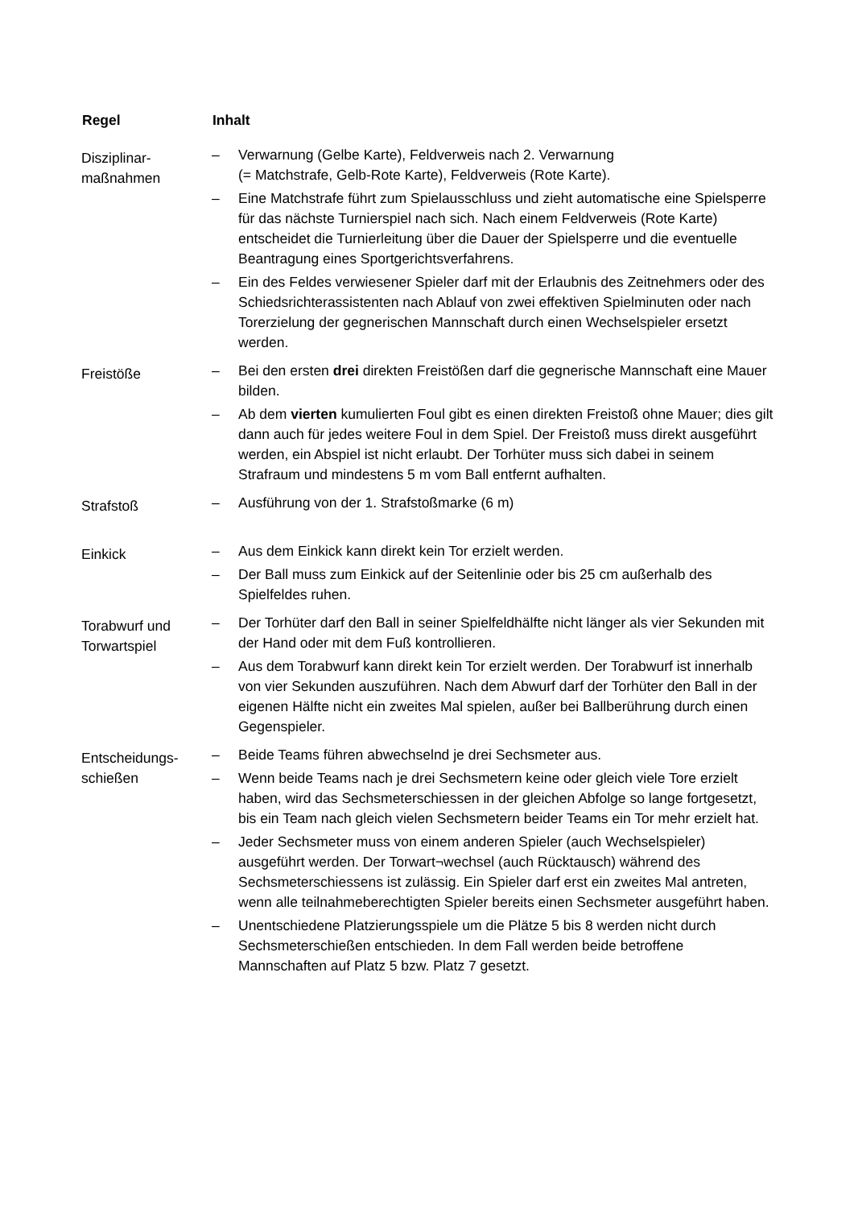| Regel | Inhalt |
| --- | --- |
| Disziplinar- maßnahmen | – Verwarnung (Gelbe Karte), Feldverweis nach 2. Verwarnung (= Matchstrafe, Gelb-Rote Karte), Feldverweis (Rote Karte). – Eine Matchstrafe führt zum Spielausschluss und zieht automatische eine Spielsperre für das nächste Turnierspiel nach sich. Nach einem Feldverweis (Rote Karte) entscheidet die Turnierleitung über die Dauer der Spielsperre und die eventuelle Beantragung eines Sportgerichtsverfahrens. – Ein des Feldes verwiesener Spieler darf mit der Erlaubnis des Zeitnehmers oder des Schiedsrichterassistenten nach Ablauf von zwei effektiven Spielminuten oder nach Torerzielung der gegnerischen Mannschaft durch einen Wechselspieler ersetzt werden. |
| Freistöße | – Bei den ersten drei direkten Freistößen darf die gegnerische Mannschaft eine Mauer bilden. – Ab dem vierten kumulierten Foul gibt es einen direkten Freistoß ohne Mauer; dies gilt dann auch für jedes weitere Foul in dem Spiel. Der Freistoß muss direkt ausgeführt werden, ein Abspiel ist nicht erlaubt. Der Torhüter muss sich dabei in seinem Strafraum und mindestens 5 m vom Ball entfernt aufhalten. |
| Strafstoß | – Ausführung von der 1. Strafstoßmarke (6 m) |
| Einkick | – Aus dem Einkick kann direkt kein Tor erzielt werden. – Der Ball muss zum Einkick auf der Seitenlinie oder bis 25 cm außerhalb des Spielfeldes ruhen. |
| Torabwurf und Torwartspiel | – Der Torhüter darf den Ball in seiner Spielfeldhälfte nicht länger als vier Sekunden mit der Hand oder mit dem Fuß kontrollieren. – Aus dem Torabwurf kann direkt kein Tor erzielt werden. Der Torabwurf ist innerhalb von vier Sekunden auszuführen. Nach dem Abwurf darf der Torhüter den Ball in der eigenen Hälfte nicht ein zweites Mal spielen, außer bei Ballberührung durch einen Gegenspieler. |
| Entscheidungs- schießen | – Beide Teams führen abwechselnd je drei Sechsmeter aus. – Wenn beide Teams nach je drei Sechsmetern keine oder gleich viele Tore erzielt haben, wird das Sechsmeterschiessen in der gleichen Abfolge so lange fortgesetzt, bis ein Team nach gleich vielen Sechsmetern beider Teams ein Tor mehr erzielt hat. – Jeder Sechsmeter muss von einem anderen Spieler (auch Wechselspieler) ausgeführt werden. Der Torwart¬wechsel (auch Rücktausch) während des Sechsmeterschiessens ist zulässig. Ein Spieler darf erst ein zweites Mal antreten, wenn alle teilnahmeberechtigten Spieler bereits einen Sechsmeter ausgeführt haben. – Unentschiedene Platzierungsspiele um die Plätze 5 bis 8 werden nicht durch Sechsmeterschießen entschieden. In dem Fall werden beide betroffene Mannschaften auf Platz 5 bzw. Platz 7 gesetzt. |